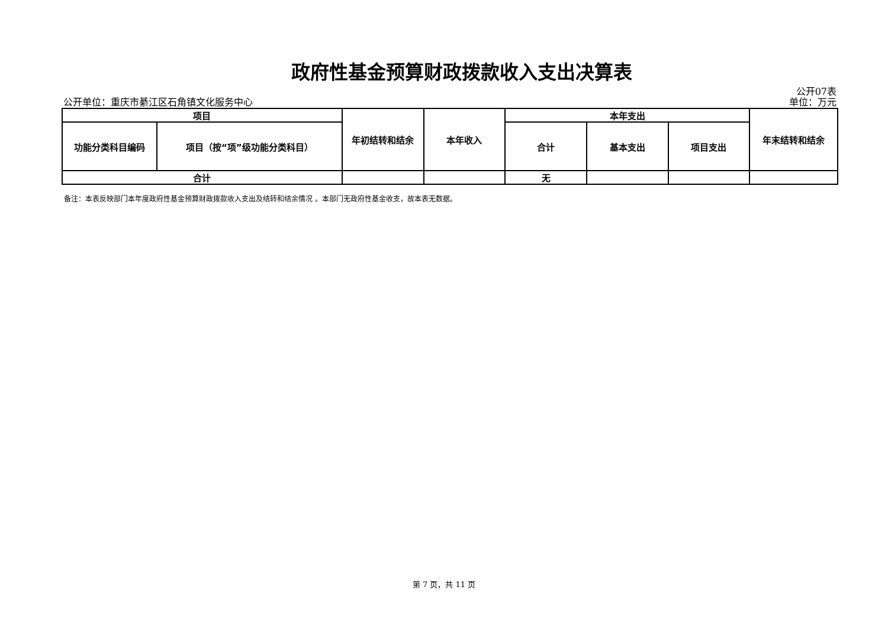政府性基金预算财政拨款收入支出决算表
公开单位：重庆市綦江区石角镇文化服务中心 公开07表
单位：万元
| 项目 | | 年初结转和结余 | 本年收入 | 本年支出 | | | 年末结转和结余 |
| --- | --- | --- | --- | --- | --- | --- | --- |
| 功能分类科目编码 | 项目（按“项”级功能分类科目） | | | 合计 | 基本支出 | 项目支出 | |
| 合计 | | | | 无 | | | |
备注：本表反映部门本年度政府性基金预算财政拨款收入支出及结转和结余情况 。本部门无政府性基金收支，故本表无数据。
第 7 页，共 11 页